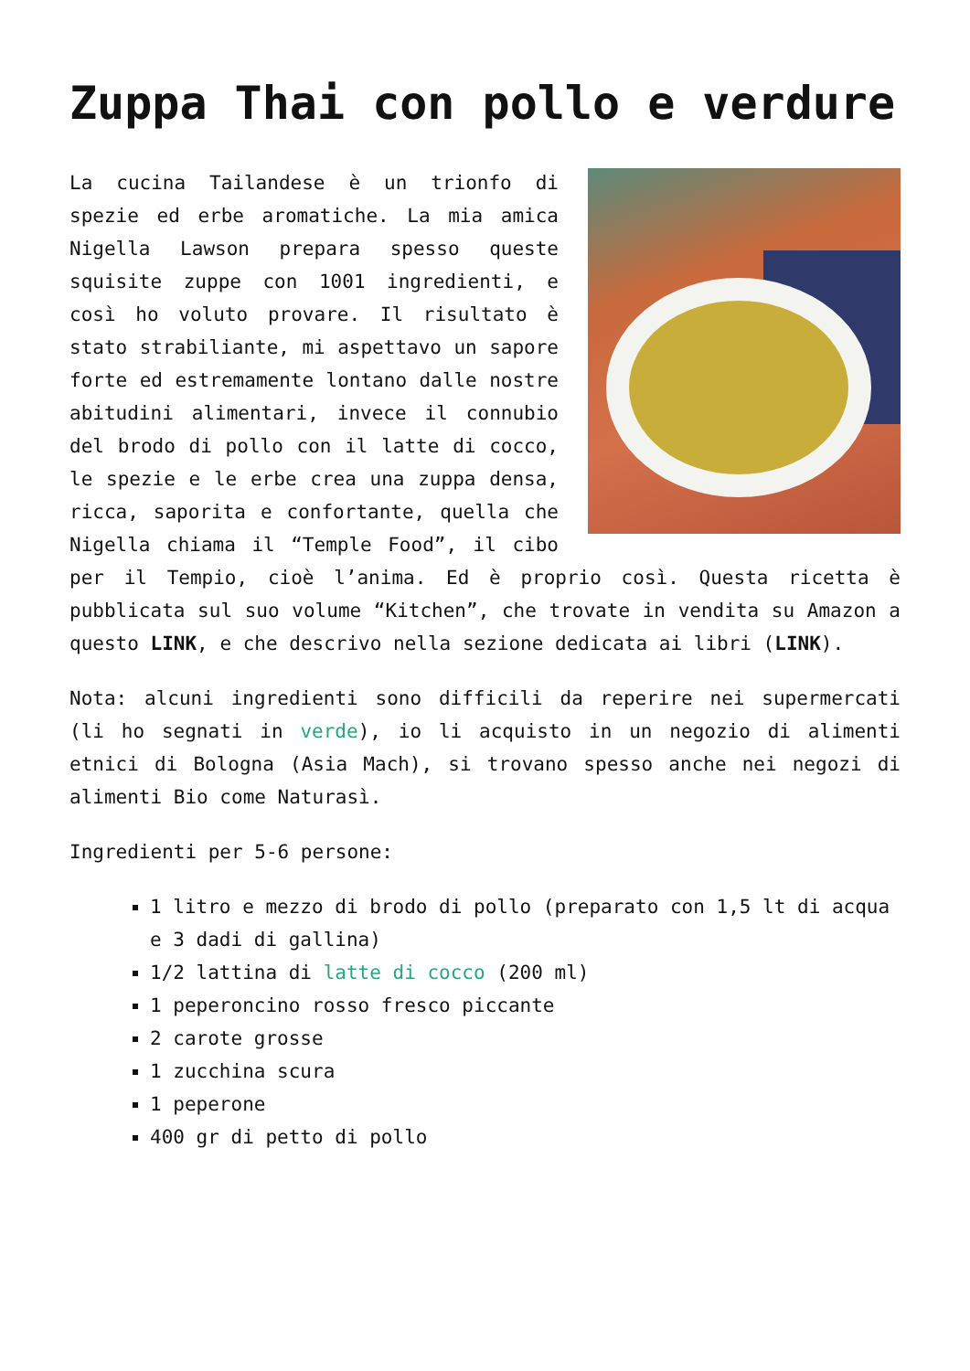Zuppa Thai con pollo e verdure
La cucina Tailandese è un trionfo di spezie ed erbe aromatiche. La mia amica Nigella Lawson prepara spesso queste squisite zuppe con 1001 ingredienti, e così ho voluto provare. Il risultato è stato strabiliante, mi aspettavo un sapore forte ed estremamente lontano dalle nostre abitudini alimentari, invece il connubio del brodo di pollo con il latte di cocco, le spezie e le erbe crea una zuppa densa, ricca, saporita e confortante, quella che Nigella chiama il “Temple Food”, il cibo per il Tempio, cioè l’anima. Ed è proprio così. Questa ricetta è pubblicata sul suo volume “Kitchen”, che trovate in vendita su Amazon a questo LINK, e che descrivo nella sezione dedicata ai libri (LINK).
Nota: alcuni ingredienti sono difficili da reperire nei supermercati (li ho segnati in verde), io li acquisto in un negozio di alimenti etnici di Bologna (Asia Mach), si trovano spesso anche nei negozi di alimenti Bio come Naturasì.
Ingredienti per 5-6 persone:
1 litro e mezzo di brodo di pollo (preparato con 1,5 lt di acqua e 3 dadi di gallina)
1/2 lattina di latte di cocco (200 ml)
1 peperoncino rosso fresco piccante
2 carote grosse
1 zucchina scura
1 peperone
400 gr di petto di pollo